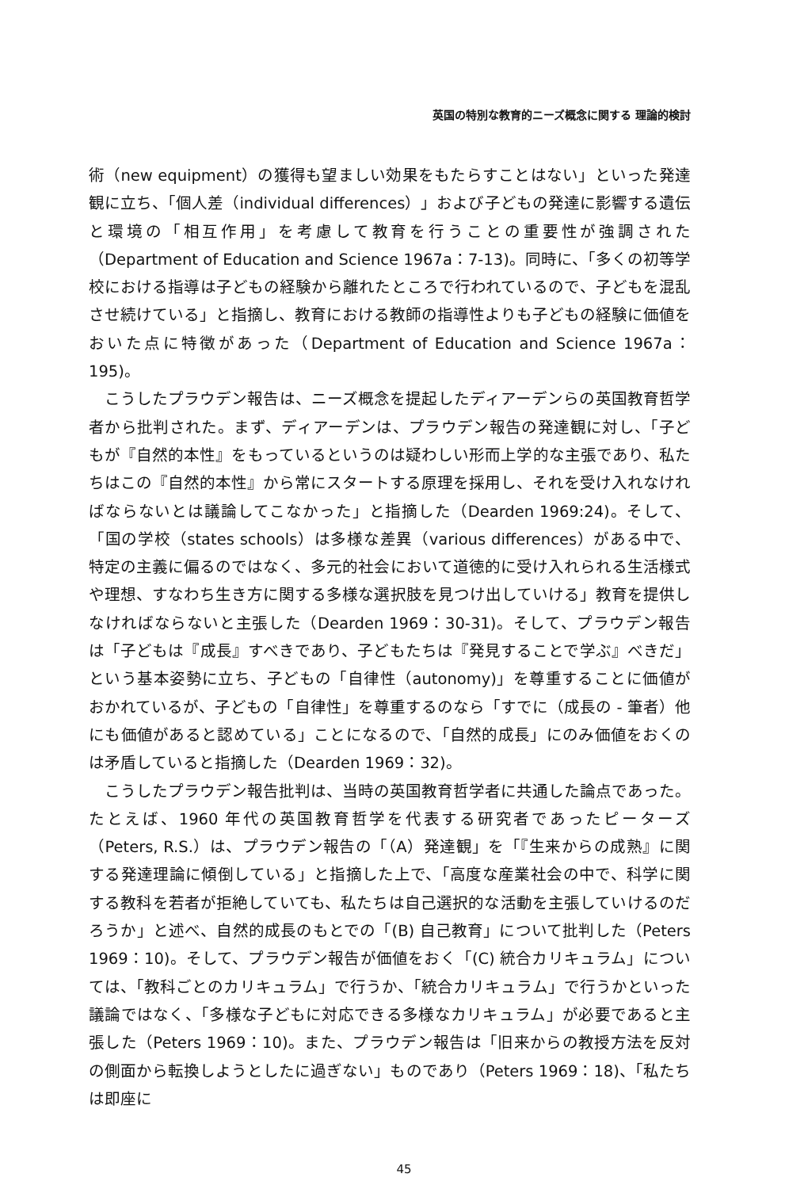英国の特別な教育的ニーズ概念に関する 理論的検討
術（new equipment）の獲得も望ましい効果をもたらすことはない」といった発達観に立ち、「個人差（individual differences）」および子どもの発達に影響する遺伝と環境の「相互作用」を考慮して教育を行うことの重要性が強調された（Department of Education and Science 1967a：7-13)。同時に、「多くの初等学校における指導は子どもの経験から離れたところで行われているので、子どもを混乱させ続けている」と指摘し、教育における教師の指導性よりも子どもの経験に価値をおいた点に特徴があった（Department of Education and Science 1967a：195)。
こうしたプラウデン報告は、ニーズ概念を提起したディアーデンらの英国教育哲学者から批判された。まず、ディアーデンは、プラウデン報告の発達観に対し、「子どもが『自然的本性』をもっているというのは疑わしい形而上学的な主張であり、私たちはこの『自然的本性』から常にスタートする原理を採用し、それを受け入れなければならないとは議論してこなかった」と指摘した（Dearden 1969:24)。そして、「国の学校（states schools）は多様な差異（various differences）がある中で、特定の主義に偏るのではなく、多元的社会において道徳的に受け入れられる生活様式や理想、すなわち生き方に関する多様な選択肢を見つけ出していける」教育を提供しなければならないと主張した（Dearden 1969：30-31)。そして、プラウデン報告は「子どもは『成長』すべきであり、子どもたちは『発見することで学ぶ』べきだ」という基本姿勢に立ち、子どもの「自律性（autonomy)」を尊重することに価値がおかれているが、子どもの「自律性」を尊重するのなら「すでに（成長の - 筆者）他にも価値があると認めている」ことになるので、「自然的成長」にのみ価値をおくのは矛盾していると指摘した（Dearden 1969：32)。
こうしたプラウデン報告批判は、当時の英国教育哲学者に共通した論点であった。たとえば、1960 年代の英国教育哲学を代表する研究者であったピーターズ（Peters, R.S.）は、プラウデン報告の「（A）発達観」を「『生来からの成熟』に関する発達理論に傾倒している」と指摘した上で、「高度な産業社会の中で、科学に関する教科を若者が拒絶していても、私たちは自己選択的な活動を主張していけるのだろうか」と述べ、自然的成長のもとでの「(B) 自己教育」について批判した（Peters 1969：10)。そして、プラウデン報告が価値をおく「(C) 統合カリキュラム」については、「教科ごとのカリキュラム」で行うか、「統合カリキュラム」で行うかといった議論ではなく、「多様な子どもに対応できる多様なカリキュラム」が必要であると主張した（Peters 1969：10)。また、プラウデン報告は「旧来からの教授方法を反対の側面から転換しようとしたに過ぎない」ものであり（Peters 1969：18)、「私たちは即座に
45